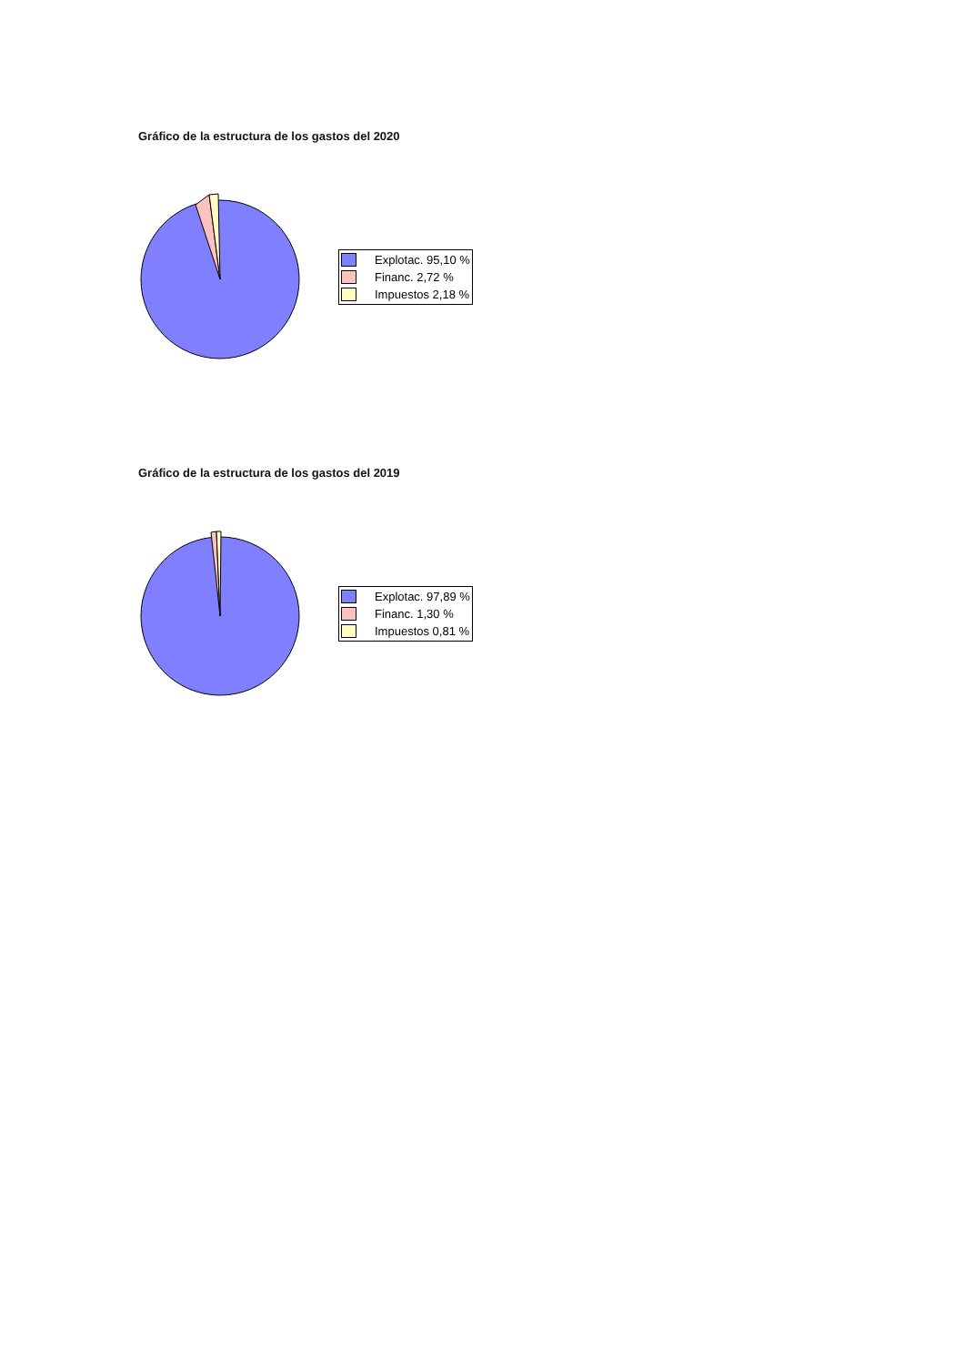Gráfico de la estructura de los gastos del 2020
Explotac. 95,10 %
Financ. 2,72 %
Impuestos 2,18 %
Gráfico de la estructura de los gastos del 2019
Explotac. 97,89 %
Financ. 1,30 %
Impuestos 0,81 %